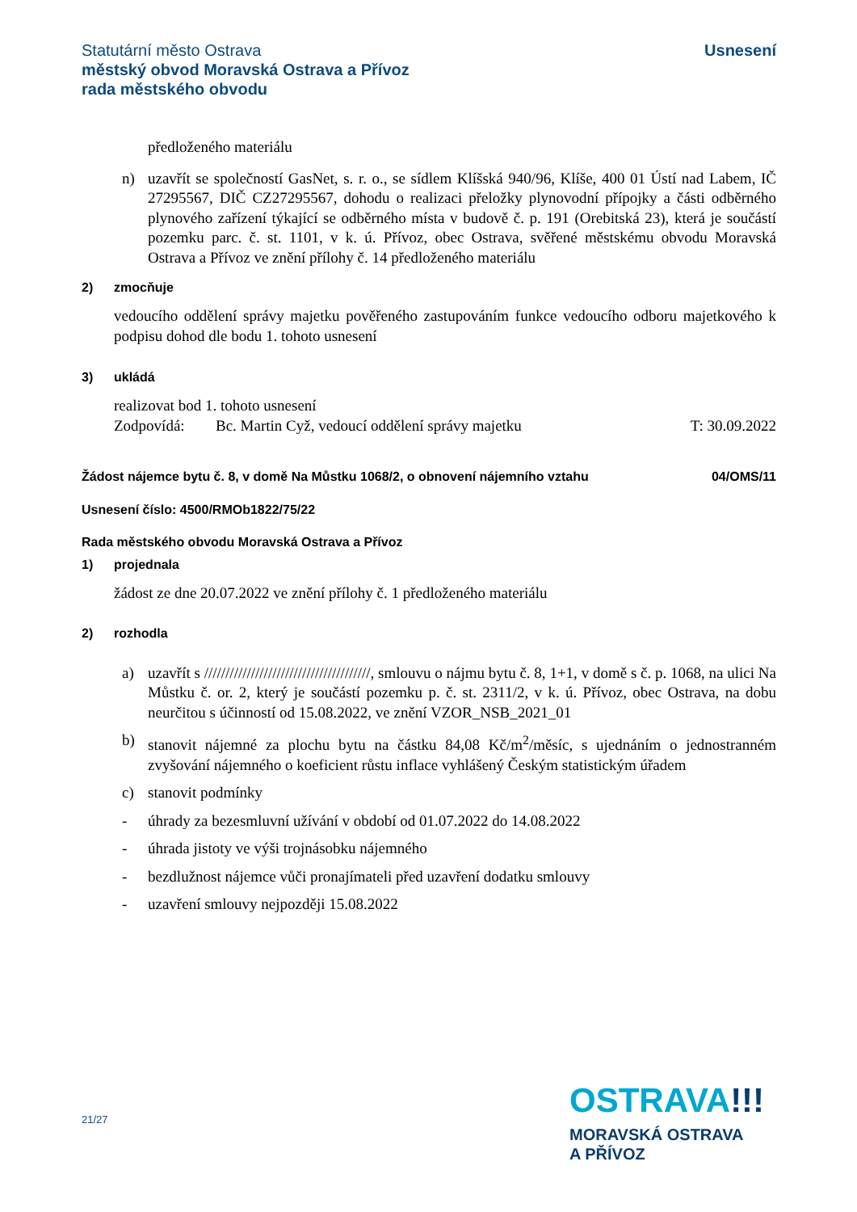Statutární město Ostrava
městský obvod Moravská Ostrava a Přívoz
rada městského obvodu
Usnesení
předloženého materiálu
n) uzavřít se společností GasNet, s. r. o., se sídlem Klíšská 940/96, Klíše, 400 01 Ústí nad Labem, IČ 27295567, DIČ CZ27295567, dohodu o realizaci přeložky plynovodní přípojky a části odběrného plynového zařízení týkající se odběrného místa v budově č. p. 191 (Orebitská 23), která je součástí pozemku parc. č. st. 1101, v k. ú. Přívoz, obec Ostrava, svěřené městskému obvodu Moravská Ostrava a Přívoz ve znění přílohy č. 14 předloženého materiálu
2) zmocňuje
vedoucího oddělení správy majetku pověřeného zastupováním funkce vedoucího odboru majetkového k podpisu dohod dle bodu 1. tohoto usnesení
3) ukládá
realizovat bod 1. tohoto usnesení
Zodpovídá: Bc. Martin Cyž, vedoucí oddělení správy majetku T: 30.09.2022
Žádost nájemce bytu č. 8, v domě Na Můstku 1068/2, o obnovení nájemního vztahu 04/OMS/11
Usnesení číslo: 4500/RMOb1822/75/22
Rada městského obvodu Moravská Ostrava a Přívoz
1) projednala
žádost ze dne 20.07.2022 ve znění přílohy č. 1 předloženého materiálu
2) rozhodla
a) uzavřít s ///////////////////////////////////////, smlouvu o nájmu bytu č. 8, 1+1, v domě s č. p. 1068, na ulici Na Můstku č. or. 2, který je součástí pozemku p. č. st. 2311/2, v k. ú. Přívoz, obec Ostrava, na dobu neurčitou s účinností od 15.08.2022, ve znění VZOR_NSB_2021_01
b) stanovit nájemné za plochu bytu na částku 84,08 Kč/m<sup>2</sup>/měsíc, s ujednáním o jednostranném zvyšování nájemného o koeficient růstu inflace vyhlášený Českým statistickým úřadem
c) stanovit podmínky
- úhrady za bezesmluvní užívání v období od 01.07.2022 do 14.08.2022
- úhrada jistoty ve výši trojnásobku nájemného
- bezdlužnost nájemce vůči pronajímateli před uzavření dodatku smlouvy
- uzavření smlouvy nejpozději 15.08.2022
21/27
OSTRAVA!!!
MORAVSKÁ OSTRAVA
A PŘÍVOZ